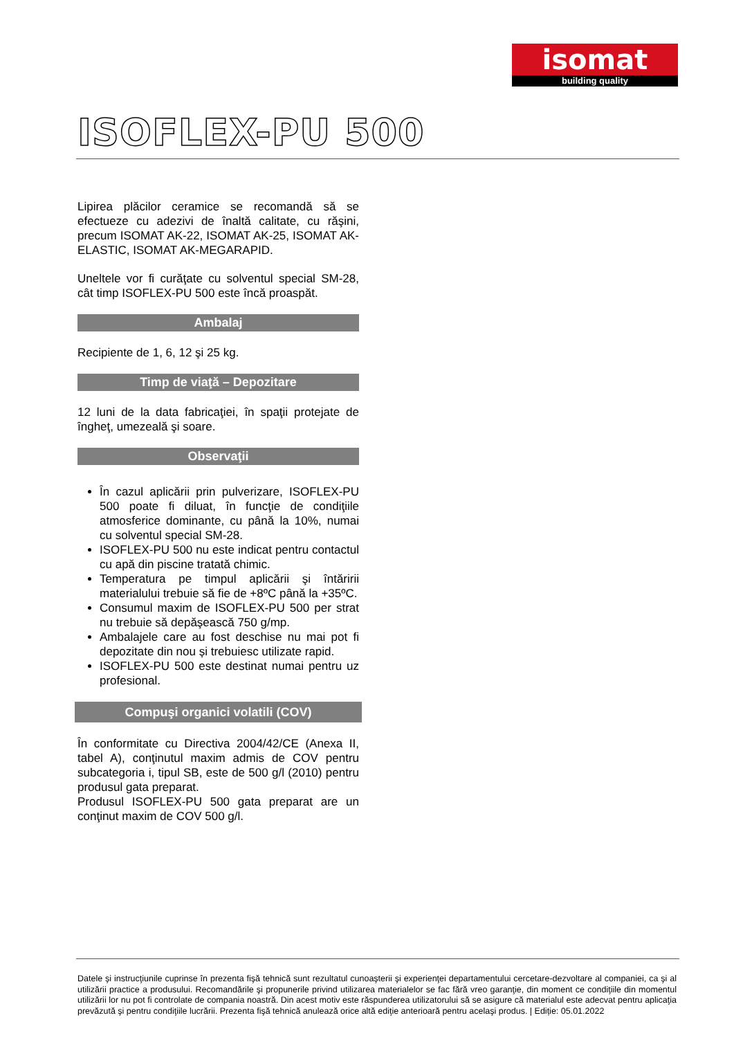isomat
building quality
ISOFLEX-PU 500
Lipirea plăcilor ceramice se recomandă să se efectueze cu adezivi de înaltă calitate, cu răşini, precum ISOMAT AK-22, ISOMAT AK-25, ISOMAT AK-ELASTIC, ISOMAT AK-MEGARAPID.
Uneltele vor fi curăţate cu solventul special SM-28, cât timp ISOFLEX-PU 500 este încă proaspăt.
Ambalaj
Recipiente de 1, 6, 12 şi 25 kg.
Timp de viaţă – Depozitare
12 luni de la data fabricaţiei, în spaţii protejate de îngheţ, umezeală şi soare.
Observaţii
În cazul aplicării prin pulverizare, ISOFLEX-PU 500 poate fi diluat, în funcţie de condiţiile atmosferice dominante, cu până la 10%, numai cu solventul special SM-28.
ISOFLEX-PU 500 nu este indicat pentru contactul cu apă din piscine tratată chimic.
Temperatura pe timpul aplicării şi întăririi materialului trebuie să fie de +8ºC până la +35ºC.
Consumul maxim de ISOFLEX-PU 500 per strat nu trebuie să depăşească 750 g/mp.
Ambalajele care au fost deschise nu mai pot fi depozitate din nou și trebuiesc utilizate rapid.
ISOFLEX-PU 500 este destinat numai pentru uz profesional.
Compuşi organici volatili (COV)
În conformitate cu Directiva 2004/42/CE (Anexa II, tabel A), conţinutul maxim admis de COV pentru subcategoria i, tipul SB, este de 500 g/l (2010) pentru produsul gata preparat.
Produsul ISOFLEX-PU 500 gata preparat are un conţinut maxim de COV 500 g/l.
Datele şi instrucţiunile cuprinse în prezenta fişă tehnică sunt rezultatul cunoaşterii şi experienţei departamentului cercetare-dezvoltare al companiei, ca şi al utilizării practice a produsului. Recomandările şi propunerile privind utilizarea materialelor se fac fără vreo garanţie, din moment ce condiţiile din momentul utilizării lor nu pot fi controlate de compania noastră. Din acest motiv este răspunderea utilizatorului să se asigure că materialul este adecvat pentru aplicaţia prevăzută şi pentru condiţiile lucrării. Prezenta fişă tehnică anulează orice altă ediţie anterioară pentru acelaşi produs. | Ediție: 05.01.2022